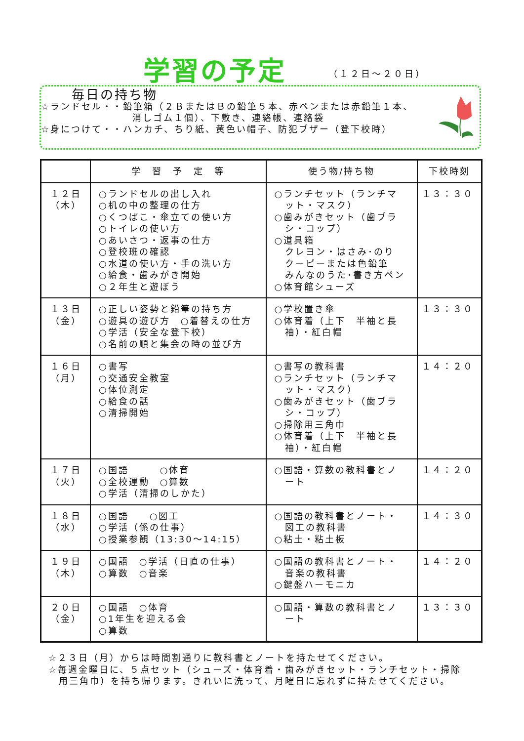学習の予定 （１２日～２０日）
毎日の持ち物
☆ランドセル・・鉛筆箱（２ＢまたはＢの鉛筆５本、赤ペンまたは赤鉛筆１本、
消しゴム１個）、下敷き、連絡帳、連絡袋
☆身につけて・・ハンカチ、ちり紙、黄色い帽子、防犯ブザー（登下校時）
| | 学 習 予 定 等 | 使う物/持ち物 | 下校時刻 |
| --- | --- | --- | --- |
| １２日 （木） | ○ランドセルの出し入れ ○机の中の整理の仕方 ○くつばこ・傘立ての使い方 ○トイレの使い方 ○あいさつ・返事の仕方 ○登校班の確認 ○水道の使い方・手の洗い方 ○給食・歯みがき開始 ○２年生と遊ぼう | ○ランチセット（ランチマ ット・マスク） ○歯みがきセット（歯ブラ シ・コップ） ○道具箱 クレヨン・はさみ･のり クーピーまたは色鉛筆 みんなのうた･書き方ペン ○体育館シューズ | １３：３０ |
| １３日 （金） | ○正しい姿勢と鉛筆の持ち方 ○遊具の遊び方 ○着替えの仕方 ○学活（安全な登下校） ○名前の順と集会の時の並び方 | ○学校置き傘 ○体育着（上下 半袖と長 袖）・紅白帽 | １３：３０ |
| １６日 （月） | ○書写 ○交通安全教室 ○体位測定 ○給食の話 ○清掃開始 | ○書写の教科書 ○ランチセット（ランチマ ット・マスク） ○歯みがきセット（歯ブラ シ・コップ） ○掃除用三角巾 ○体育着（上下 半袖と長 袖）・紅白帽 | １４：２０ |
| １７日 （火） | ○国語 ○体育 ○全校運動 ○算数 ○学活（清掃のしかた） | ○国語・算数の教科書とノ ート | １４：２０ |
| １８日 （水） | ○国語 ○図工 ○学活（係の仕事） ○授業参観（13:30～14:15） | ○国語の教科書とノート・ 図工の教科書 ○粘土・粘土板 | １４：３０ |
| １９日 （木） | ○国語 ○学活（日直の仕事） ○算数 ○音楽 | ○国語の教科書とノート・ 音楽の教科書 ○鍵盤ハーモニカ | １４：２０ |
| ２０日 （金） | ○国語 ○体育 ○1年生を迎える会 ○算数 | ○国語・算数の教科書とノ ート | １３：３０ |
☆２３日（月）からは時間割通りに教科書とノートを持たせてください。
☆毎週金曜日に、５点セット（シューズ・体育着・歯みがきセット・ランチセット・掃除
　用三角巾）を持ち帰ります。きれいに洗って、月曜日に忘れずに持たせてください。